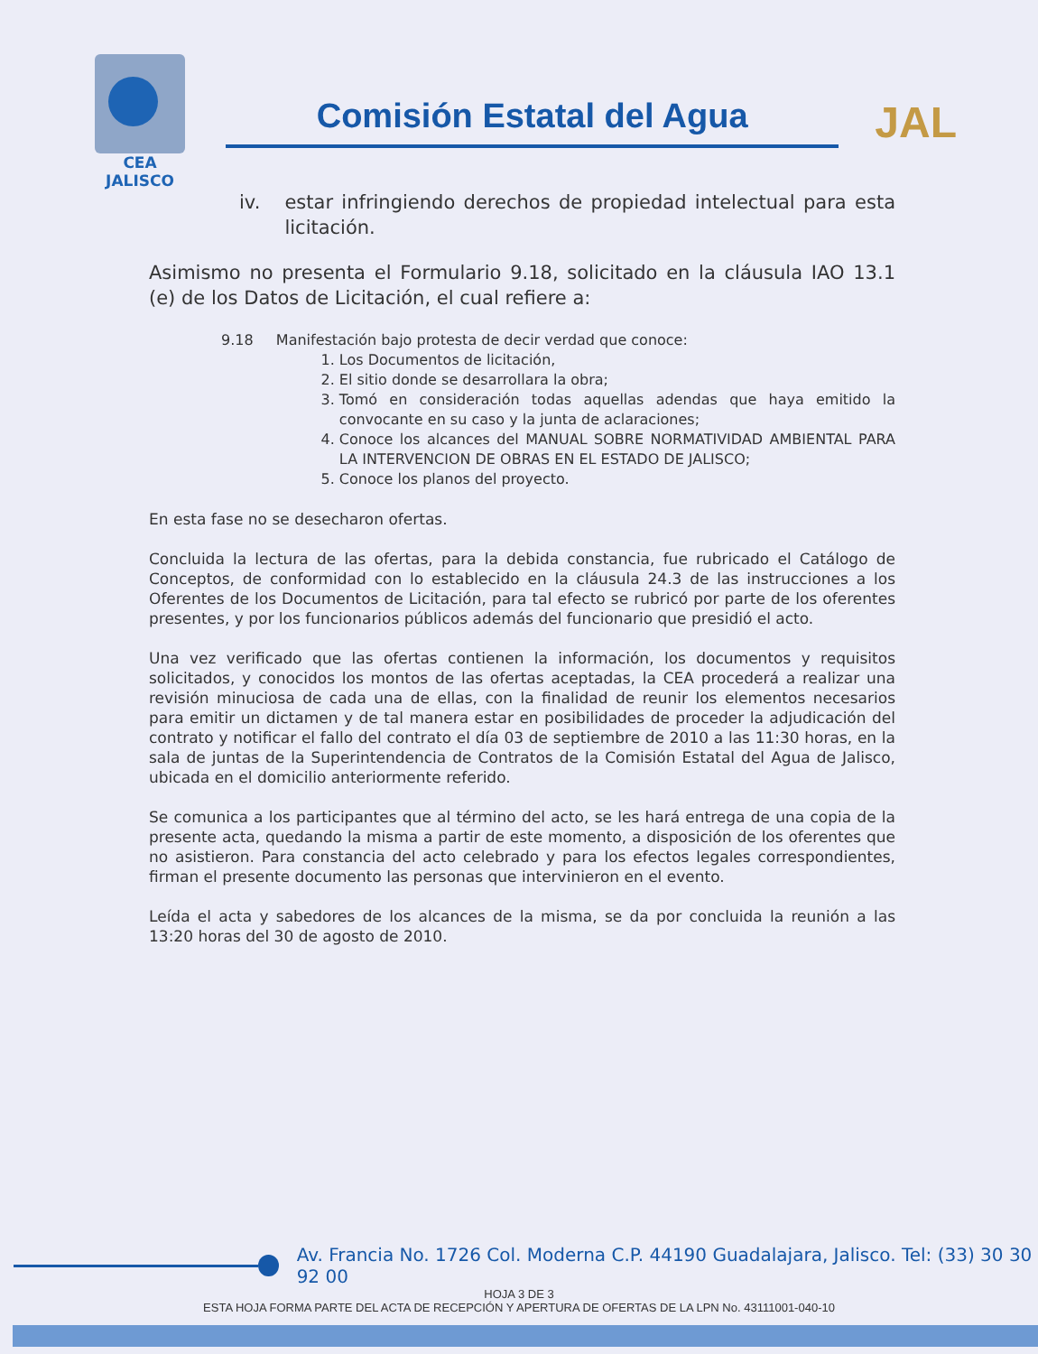CEA
JALISCO
Comisión Estatal del Agua
JAL
iv. estar infringiendo derechos de propiedad intelectual para esta licitación.
Asimismo no presenta el Formulario 9.18, solicitado en la cláusula IAO 13.1 (e) de los Datos de Licitación, el cual refiere a:
9.18 Manifestación bajo protesta de decir verdad que conoce:
1. Los Documentos de licitación,
2. El sitio donde se desarrollara la obra;
3. Tomó en consideración todas aquellas adendas que haya emitido la convocante en su caso y la junta de aclaraciones;
4. Conoce los alcances del MANUAL SOBRE NORMATIVIDAD AMBIENTAL PARA LA INTERVENCION DE OBRAS EN EL ESTADO DE JALISCO;
5. Conoce los planos del proyecto.
En esta fase no se desecharon ofertas.
Concluida la lectura de las ofertas, para la debida constancia, fue rubricado el Catálogo de Conceptos, de conformidad con lo establecido en la cláusula 24.3 de las instrucciones a los Oferentes de los Documentos de Licitación, para tal efecto se rubricó por parte de los oferentes presentes, y por los funcionarios públicos además del funcionario que presidió el acto.
Una vez verificado que las ofertas contienen la información, los documentos y requisitos solicitados, y conocidos los montos de las ofertas aceptadas, la CEA procederá a realizar una revisión minuciosa de cada una de ellas, con la finalidad de reunir los elementos necesarios para emitir un dictamen y de tal manera estar en posibilidades de proceder la adjudicación del contrato y notificar el fallo del contrato el día 03 de septiembre de 2010 a las 11:30 horas, en la sala de juntas de la Superintendencia de Contratos de la Comisión Estatal del Agua de Jalisco, ubicada en el domicilio anteriormente referido.
Se comunica a los participantes que al término del acto, se les hará entrega de una copia de la presente acta, quedando la misma a partir de este momento, a disposición de los oferentes que no asistieron. Para constancia del acto celebrado y para los efectos legales correspondientes, firman el presente documento las personas que intervinieron en el evento.
Leída el acta y sabedores de los alcances de la misma, se da por concluida la reunión a las 13:20 horas del 30 de agosto de 2010.
Av. Francia No. 1726 Col. Moderna C.P. 44190 Guadalajara, Jalisco. Tel: (33) 30 30 92 00
HOJA 3 DE 3
ESTA HOJA FORMA PARTE DEL ACTA DE RECEPCIÓN Y APERTURA DE OFERTAS DE LA LPN No. 43111001-040-10